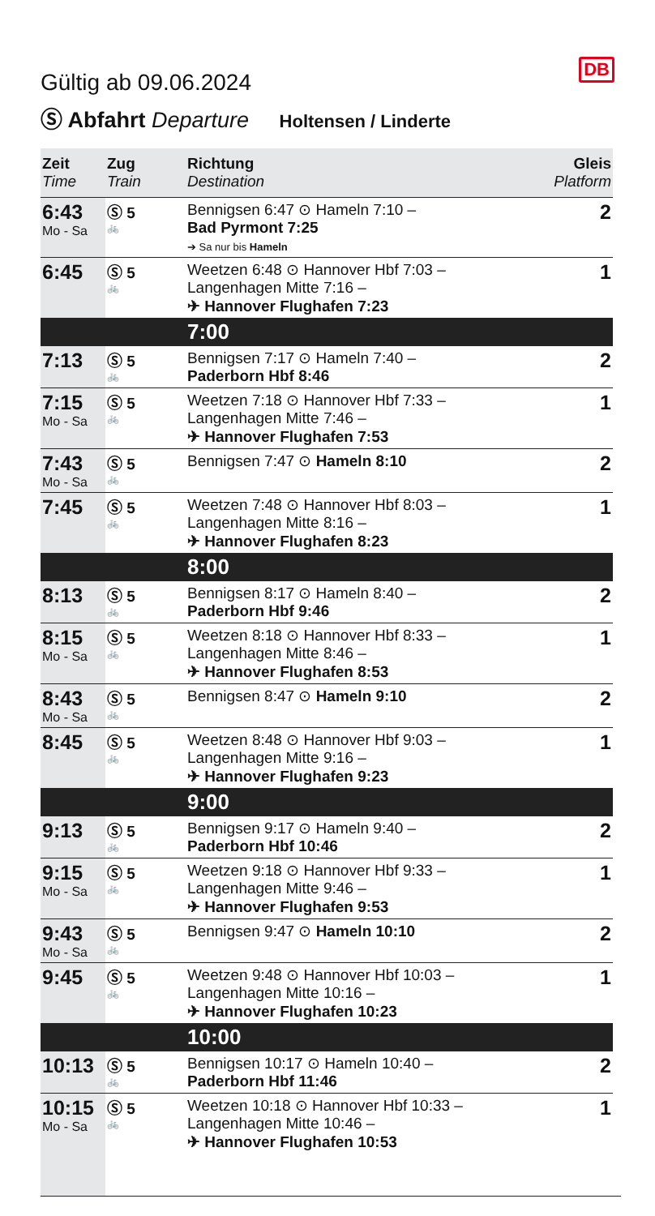DB
Gültig ab 09.06.2024
Ⓢ Abfahrt Departure Holtensen / Linderte
| Zeit Time | Zug Train | Richtung Destination | Gleis Platform |
| --- | --- | --- | --- |
| 6:43 Mo - Sa | Ⓢ 5 🚲 | Bennigsen 6:47 ⊙ Hameln 7:10 – Bad Pyrmont 7:25 ➔ Sa nur bis Hameln | 2 |
| 6:45 | Ⓢ 5 🚲 | Weetzen 6:48 ⊙ Hannover Hbf 7:03 – Langenhagen Mitte 7:16 – ✈ Hannover Flughafen 7:23 | 1 |
| | | 7:00 | |
| 7:13 | Ⓢ 5 🚲 | Bennigsen 7:17 ⊙ Hameln 7:40 – Paderborn Hbf 8:46 | 2 |
| 7:15 Mo - Sa | Ⓢ 5 🚲 | Weetzen 7:18 ⊙ Hannover Hbf 7:33 – Langenhagen Mitte 7:46 – ✈ Hannover Flughafen 7:53 | 1 |
| 7:43 Mo - Sa | Ⓢ 5 🚲 | Bennigsen 7:47 ⊙ Hameln 8:10 | 2 |
| 7:45 | Ⓢ 5 🚲 | Weetzen 7:48 ⊙ Hannover Hbf 8:03 – Langenhagen Mitte 8:16 – ✈ Hannover Flughafen 8:23 | 1 |
| | | 8:00 | |
| 8:13 | Ⓢ 5 🚲 | Bennigsen 8:17 ⊙ Hameln 8:40 – Paderborn Hbf 9:46 | 2 |
| 8:15 Mo - Sa | Ⓢ 5 🚲 | Weetzen 8:18 ⊙ Hannover Hbf 8:33 – Langenhagen Mitte 8:46 – ✈ Hannover Flughafen 8:53 | 1 |
| 8:43 Mo - Sa | Ⓢ 5 🚲 | Bennigsen 8:47 ⊙ Hameln 9:10 | 2 |
| 8:45 | Ⓢ 5 🚲 | Weetzen 8:48 ⊙ Hannover Hbf 9:03 – Langenhagen Mitte 9:16 – ✈ Hannover Flughafen 9:23 | 1 |
| | | 9:00 | |
| 9:13 | Ⓢ 5 🚲 | Bennigsen 9:17 ⊙ Hameln 9:40 – Paderborn Hbf 10:46 | 2 |
| 9:15 Mo - Sa | Ⓢ 5 🚲 | Weetzen 9:18 ⊙ Hannover Hbf 9:33 – Langenhagen Mitte 9:46 – ✈ Hannover Flughafen 9:53 | 1 |
| 9:43 Mo - Sa | Ⓢ 5 🚲 | Bennigsen 9:47 ⊙ Hameln 10:10 | 2 |
| 9:45 | Ⓢ 5 🚲 | Weetzen 9:48 ⊙ Hannover Hbf 10:03 – Langenhagen Mitte 10:16 – ✈ Hannover Flughafen 10:23 | 1 |
| | | 10:00 | |
| 10:13 | Ⓢ 5 🚲 | Bennigsen 10:17 ⊙ Hameln 10:40 – Paderborn Hbf 11:46 | 2 |
| 10:15 Mo - Sa | Ⓢ 5 🚲 | Weetzen 10:18 ⊙ Hannover Hbf 10:33 – Langenhagen Mitte 10:46 – ✈ Hannover Flughafen 10:53 | 1 |